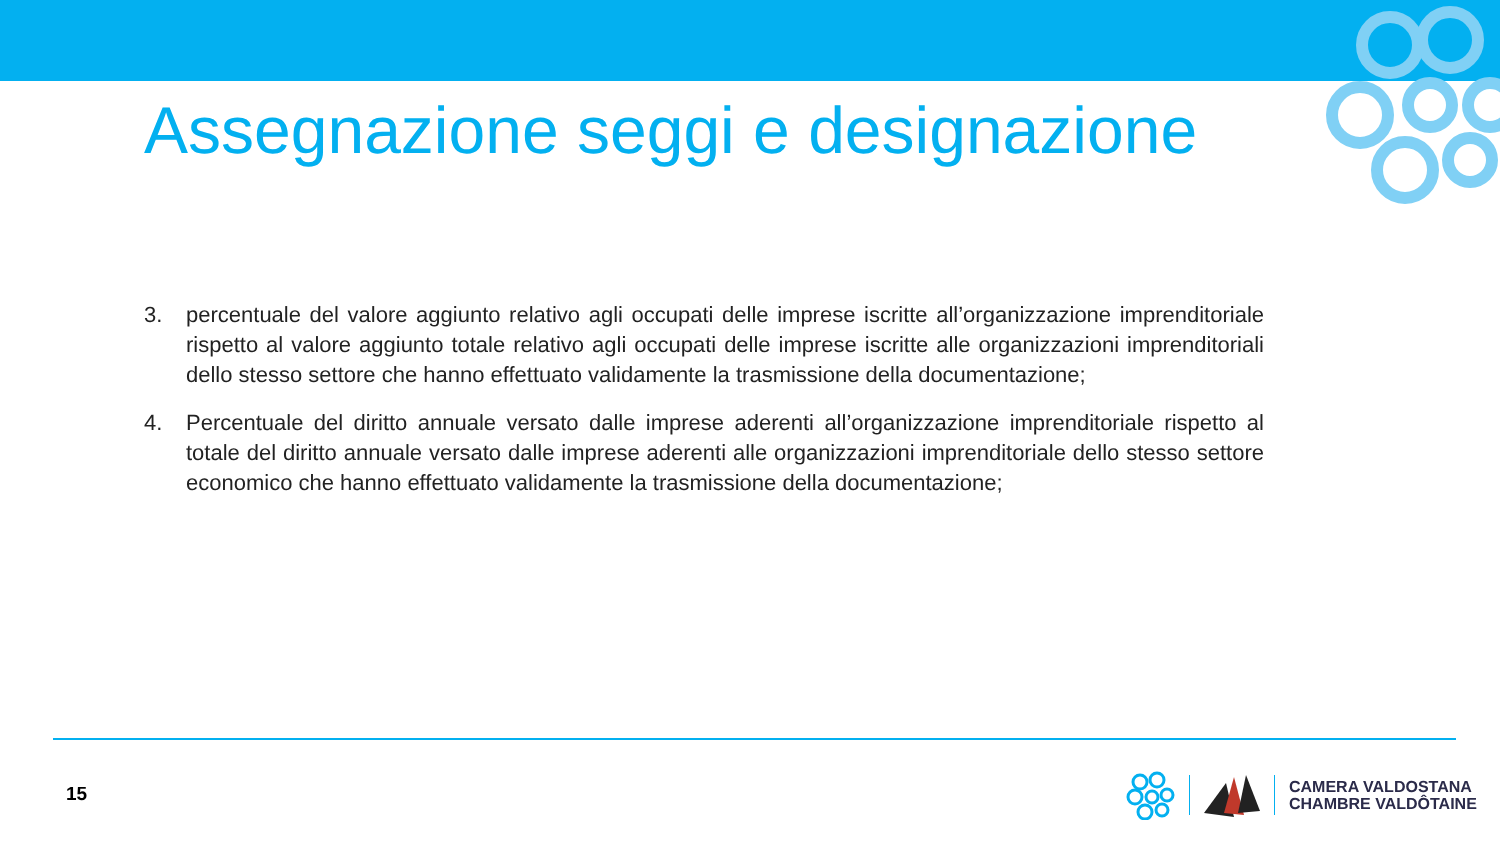Assegnazione seggi e designazione
3. percentuale del valore aggiunto relativo agli occupati delle imprese iscritte all’organizzazione imprenditoriale rispetto al valore aggiunto totale relativo agli occupati delle imprese iscritte alle organizzazioni imprenditoriali dello stesso settore che hanno effettuato validamente la trasmissione della documentazione;
4. Percentuale del diritto annuale versato dalle imprese aderenti all’organizzazione imprenditoriale rispetto al totale del diritto annuale versato dalle imprese aderenti alle organizzazioni imprenditoriale dello stesso settore economico che hanno effettuato validamente la trasmissione della documentazione;
15
CAMERA VALDOSTANA
CHAMBRE VALDÔTAINE